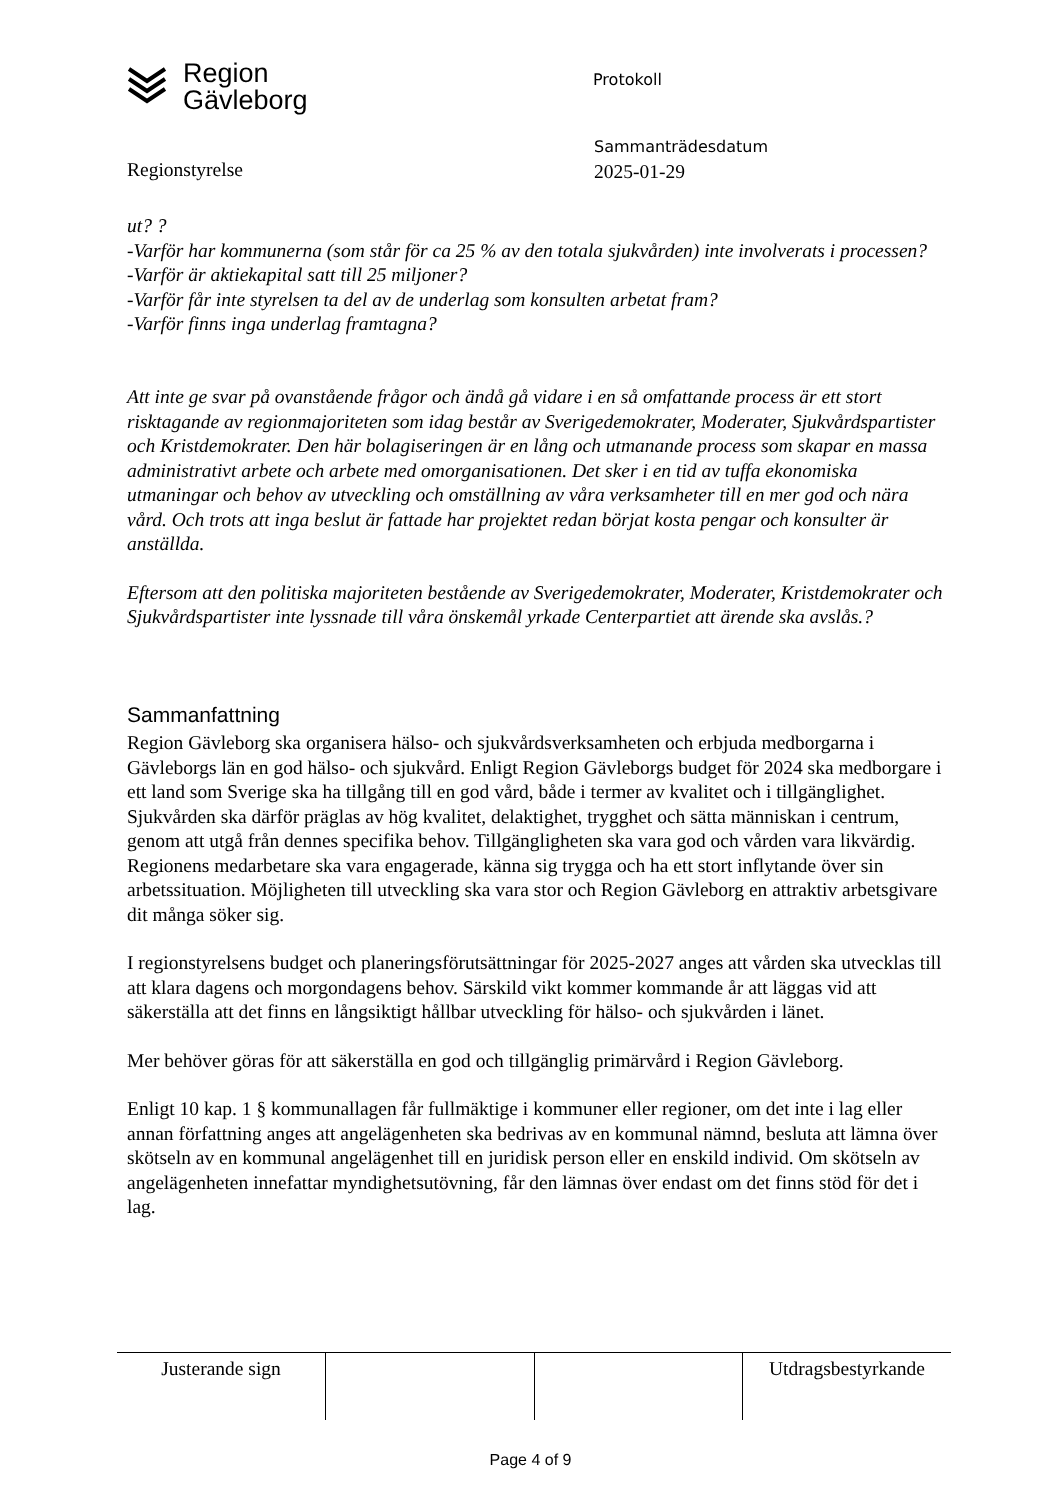Region
Gävleborg
Protokoll
Regionstyrelse
Sammanträdesdatum
2025-01-29
ut? ?
-Varför har kommunerna (som står för ca 25 % av den totala sjukvården) inte involverats i processen?
-Varför är aktiekapital satt till 25 miljoner?
-Varför får inte styrelsen ta del av de underlag som konsulten arbetat fram?
-Varför finns inga underlag framtagna?
Att inte ge svar på ovanstående frågor och ändå gå vidare i en så omfattande process är ett stort risktagande av regionmajoriteten som idag består av Sverigedemokrater, Moderater, Sjukvårdspartister och Kristdemokrater. Den här bolagiseringen är en lång och utmanande process som skapar en massa administrativt arbete och arbete med omorganisationen. Det sker i en tid av tuffa ekonomiska utmaningar och behov av utveckling och omställning av våra verksamheter till en mer god och nära vård. Och trots att inga beslut är fattade har projektet redan börjat kosta pengar och konsulter är anställda.
Eftersom att den politiska majoriteten bestående av Sverigedemokrater, Moderater, Kristdemokrater och Sjukvårdspartister inte lyssnade till våra önskemål yrkade Centerpartiet att ärende ska avslås.?
Sammanfattning
Region Gävleborg ska organisera hälso- och sjukvårdsverksamheten och erbjuda medborgarna i Gävleborgs län en god hälso- och sjukvård. Enligt Region Gävleborgs budget för 2024 ska medborgare i ett land som Sverige ska ha tillgång till en god vård, både i termer av kvalitet och i tillgänglighet. Sjukvården ska därför präglas av hög kvalitet, delaktighet, trygghet och sätta människan i centrum, genom att utgå från dennes specifika behov. Tillgängligheten ska vara god och vården vara likvärdig. Regionens medarbetare ska vara engagerade, känna sig trygga och ha ett stort inflytande över sin arbetssituation. Möjligheten till utveckling ska vara stor och Region Gävleborg en attraktiv arbetsgivare dit många söker sig.
I regionstyrelsens budget och planeringsförutsättningar för 2025-2027 anges att vården ska utvecklas till att klara dagens och morgondagens behov. Särskild vikt kommer kommande år att läggas vid att säkerställa att det finns en långsiktigt hållbar utveckling för hälso- och sjukvården i länet.
Mer behöver göras för att säkerställa en god och tillgänglig primärvård i Region Gävleborg.
Enligt 10 kap. 1 § kommunallagen får fullmäktige i kommuner eller regioner, om det inte i lag eller annan författning anges att angelägenheten ska bedrivas av en kommunal nämnd, besluta att lämna över skötseln av en kommunal angelägenhet till en juridisk person eller en enskild individ. Om skötseln av angelägenheten innefattar myndighetsutövning, får den lämnas över endast om det finns stöd för det i lag.
| Justerande sign | | | Utdragsbestyrkande |
Page 4 of 9